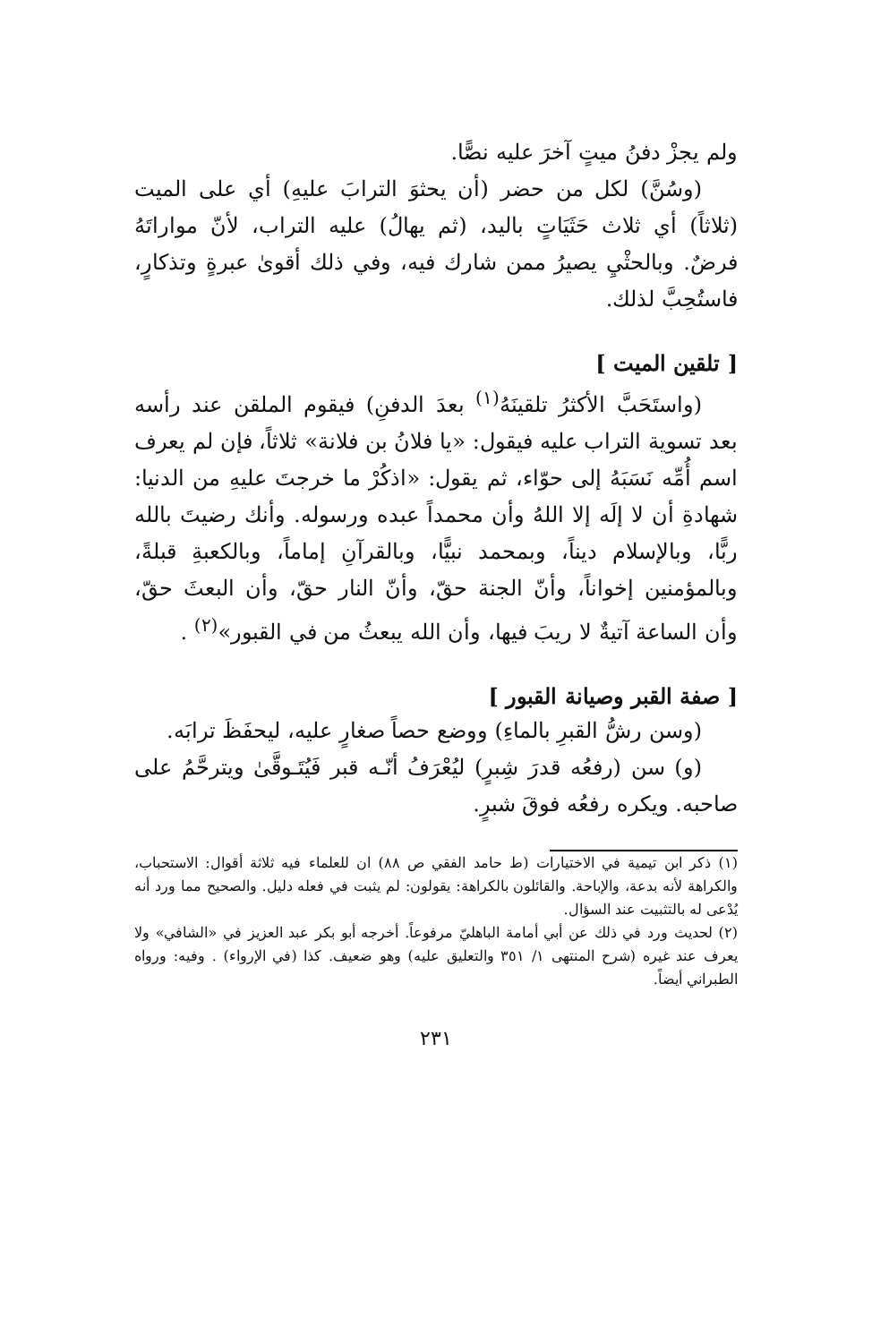ولم يجزْ دفنُ ميتٍ آخرَ عليه نصًّا.
(وسُنَّ) لكل من حضر (أن يحثوَ الترابَ عليهِ) أي على الميت (ثلاثاً) أي ثلاث حَثَيَاتٍ باليد، (ثم يهالُ) عليه التراب، لأنّ مواراتَهُ فرضٌ. وبالحثْيِ يصيرُ ممن شارك فيه، وفي ذلك أقوىٰ عبرةٍ وتذكارٍ، فاستُحِبَّ لذلك.
[ تلقين الميت ]
(واستَحَبَّ الأكثرُ تلقينَهُ<sup>(١)</sup> بعدَ الدفنِ) فيقوم الملقن عند رأسه بعد تسوية التراب عليه فيقول: «يا فلانُ بن فلانة» ثلاثاً، فإن لم يعرف اسم أُمِّه نَسَبَهُ إلى حوّاء، ثم يقول: «اذكُرْ ما خرجتَ عليهِ من الدنيا: شهادةِ أن لا إلَه إلا اللهُ وأن محمداً عبده ورسوله. وأنك رضيتَ بالله ربًّا، وبالإسلام ديناً، وبمحمد نبيًّا، وبالقرآنِ إماماً، وبالكعبةِ قبلةً، وبالمؤمنين إخواناً، وأنّ الجنة حقّ، وأنّ النار حقّ، وأن البعثَ حقّ، وأن الساعة آتيةٌ لا ريبَ فيها، وأن الله يبعثُ من في القبور»<sup>(٢)</sup> .
[ صفة القبر وصيانة القبور ]
(وسن رشُّ القبرِ بالماءِ) ووضع حصاً صغارٍ عليه، ليحفَظَ ترابَه.
(و) سن (رفعُه قدرَ شِبرٍ) ليُعْرَفُ أنّـه قبر فَيُتَـوقَّىٰ ويترحَّمُ على صاحبه. ويكره رفعُه فوقَ شبرٍ.
(١) ذكر ابن تيمية في الاختيارات (ط حامد الفقي ص ٨٨) ان للعلماء فيه ثلاثة أقوال: الاستحباب، والكراهة لأنه بدعة، والإباحة. والقائلون بالكراهة: يقولون: لم يثبت في فعله دليل. والصحيح مما ورد أنه يُدْعى له بالتثبيت عند السؤال.
(٢) لحديث ورد في ذلك عن أبي أمامة الباهليّ مرفوعاً. أخرجه أبو بكر عبد العزيز في «الشافي» ولا يعرف عند غيره (شرح المنتهى ١/ ٣٥١ والتعليق عليه) وهو ضعيف. كذا (في الإرواء) . وفيه: ورواه الطبراني أيضاً.
٢٣١